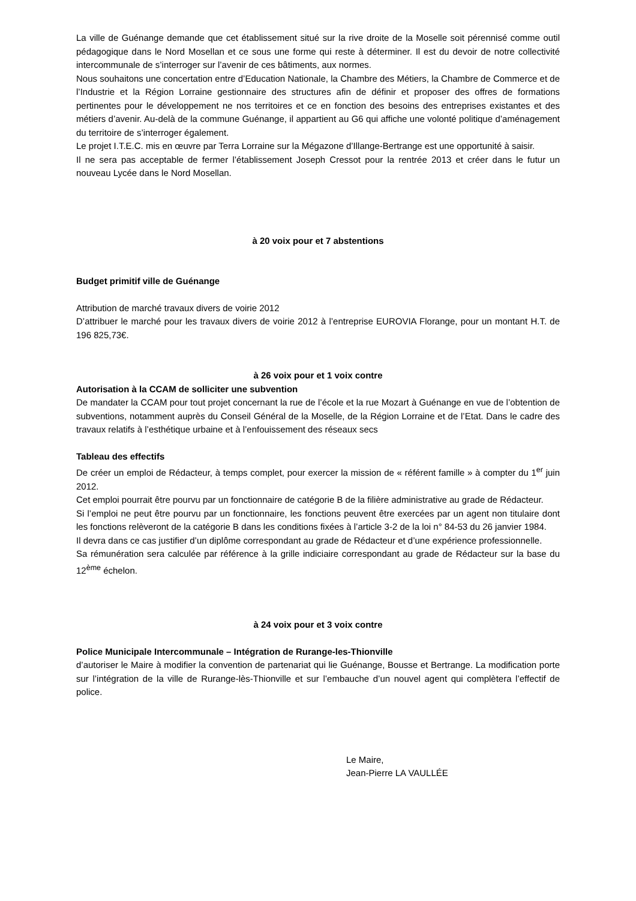La ville de Guénange demande que cet établissement situé sur la rive droite de la Moselle soit pérennisé comme outil pédagogique dans le Nord Mosellan et ce sous une forme qui reste à déterminer. Il est du devoir de notre collectivité intercommunale de s’interroger sur l’avenir de ces bâtiments, aux normes.
Nous souhaitons une concertation entre d’Education Nationale, la Chambre des Métiers, la Chambre de Commerce et de l’Industrie et la Région Lorraine gestionnaire des structures afin de définir et proposer des offres de formations pertinentes pour le développement ne nos territoires et ce en fonction des besoins des entreprises existantes et des métiers d’avenir. Au-delà de la commune Guénange, il appartient au G6 qui affiche une volonté politique d’aménagement du territoire de s’interroger également.
Le projet I.T.E.C. mis en œuvre par Terra Lorraine sur la Mégazone d’Illange-Bertrange est une opportunité à saisir.
Il ne sera pas acceptable de fermer l’établissement Joseph Cressot pour la rentrée 2013 et créer dans le futur un nouveau Lycée dans le Nord Mosellan.
à 20 voix pour et 7 abstentions
Budget primitif ville de Guénange
Attribution de marché travaux divers de voirie 2012
D’attribuer le marché pour les travaux divers de voirie 2012 à l’entreprise EUROVIA Florange, pour un montant H.T. de 196 825,73€.
à 26 voix pour et 1 voix contre
Autorisation à la CCAM de solliciter une subvention
De mandater la CCAM pour tout projet concernant la rue de l’école et la rue Mozart à Guénange en vue de l’obtention de subventions, notamment auprès du Conseil Général de la Moselle, de la Région Lorraine et de l’Etat. Dans le cadre des travaux relatifs à l’esthétique urbaine et à l’enfouissement des réseaux secs
Tableau des effectifs
De créer un emploi de Rédacteur, à temps complet, pour exercer la mission de « référent famille » à compter du 1<sup>er</sup> juin 2012.
Cet emploi pourrait être pourvu par un fonctionnaire de catégorie B de la filière administrative au grade de Rédacteur.
Si l’emploi ne peut être pourvu par un fonctionnaire, les fonctions peuvent être exercées par un agent non titulaire dont les fonctions relèveront de la catégorie B dans les conditions fixées à l’article 3-2 de la loi n° 84-53 du 26 janvier 1984.
Il devra dans ce cas justifier d’un diplôme correspondant au grade de Rédacteur et d’une expérience professionnelle.
Sa rémunération sera calculée par référence à la grille indiciaire correspondant au grade de Rédacteur sur la base du 12<sup>ème</sup> échelon.
à 24 voix pour et 3 voix contre
Police Municipale Intercommunale – Intégration de Rurange-les-Thionville
d’autoriser le Maire à modifier la convention de partenariat qui lie Guénange, Bousse et Bertrange. La modification porte sur l’intégration de la ville de Rurange-lès-Thionville et sur l’embauche d’un nouvel agent qui complètera l’effectif de police.
Le Maire,
Jean-Pierre LA VAULLÉE